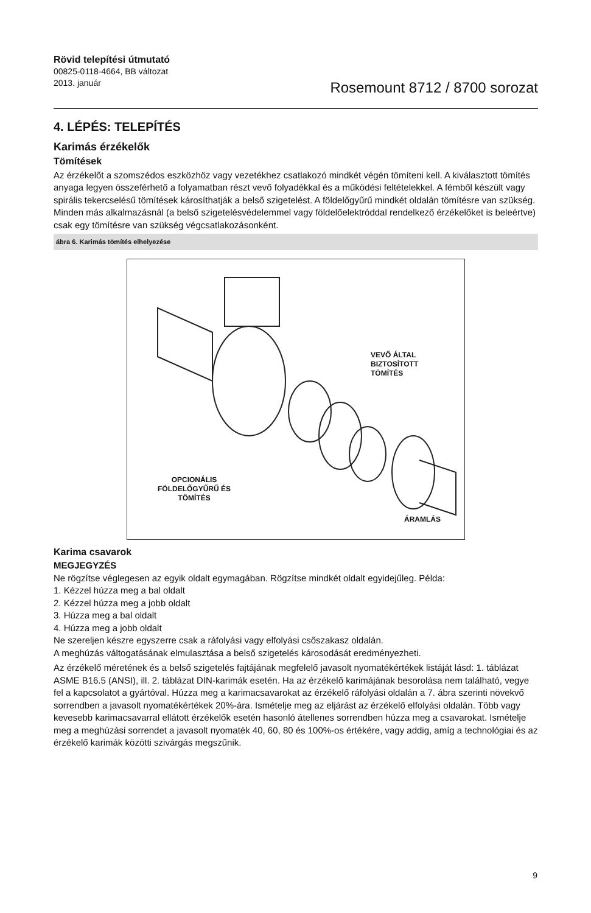Rövid telepítési útmutató
00825-0118-4664, BB változat
2013. január
Rosemount 8712 / 8700 sorozat
4. LÉPÉS: TELEPÍTÉS
Karimás érzékelők
Tömítések
Az érzékelőt a szomszédos eszközhöz vagy vezetékhez csatlakozó mindkét végén tömíteni kell. A kiválasztott tömítés anyaga legyen összeférhető a folyamatban részt vevő folyadékkal és a működési feltételekkel. A fémből készült vagy spirális tekercselésű tömítések károsíthatják a belső szigetelést. A földelőgyűrű mindkét oldalán tömítésre van szükség. Minden más alkalmazásnál (a belső szigetelésvédelemmel vagy földelőelektróddal rendelkező érzékelőket is beleértve) csak egy tömítésre van szükség végcsatlakozásonként.
ábra 6. Karimás tömítés elhelyezése
VEVŐ ÁLTAL
BIZTOSÍTOTT
TÖMÍTÉS
OPCIONÁLIS
FÖLDELŐGYŰRŰ ÉS
TÖMÍTÉS
ÁRAMLÁS
Karima csavarok
MEGJEGYZÉS
Ne rögzítse véglegesen az egyik oldalt egymagában. Rögzítse mindkét oldalt egyidejűleg. Példa:
1. Kézzel húzza meg a bal oldalt
2. Kézzel húzza meg a jobb oldalt
3. Húzza meg a bal oldalt
4. Húzza meg a jobb oldalt
Ne szereljen készre egyszerre csak a ráfolyási vagy elfolyási csőszakasz oldalán.
A meghúzás váltogatásának elmulasztása a belső szigetelés károsodását eredményezheti.
Az érzékelő méretének és a belső szigetelés fajtájának megfelelő javasolt nyomatékértékek listáját lásd: 1. táblázat ASME B16.5 (ANSI), ill. 2. táblázat DIN-karimák esetén. Ha az érzékelő karimájának besorolása nem található, vegye fel a kapcsolatot a gyártóval. Húzza meg a karimacsavarokat az érzékelő ráfolyási oldalán a 7. ábra szerinti növekvő sorrendben a javasolt nyomatékértékek 20%-ára. Ismételje meg az eljárást az érzékelő elfolyási oldalán. Több vagy kevesebb karimacsavarral ellátott érzékelők esetén hasonló átellenes sorrendben húzza meg a csavarokat. Ismételje meg a meghúzási sorrendet a javasolt nyomaték 40, 60, 80 és 100%-os értékére, vagy addig, amíg a technológiai és az érzékelő karimák közötti szivárgás megszűnik.
9